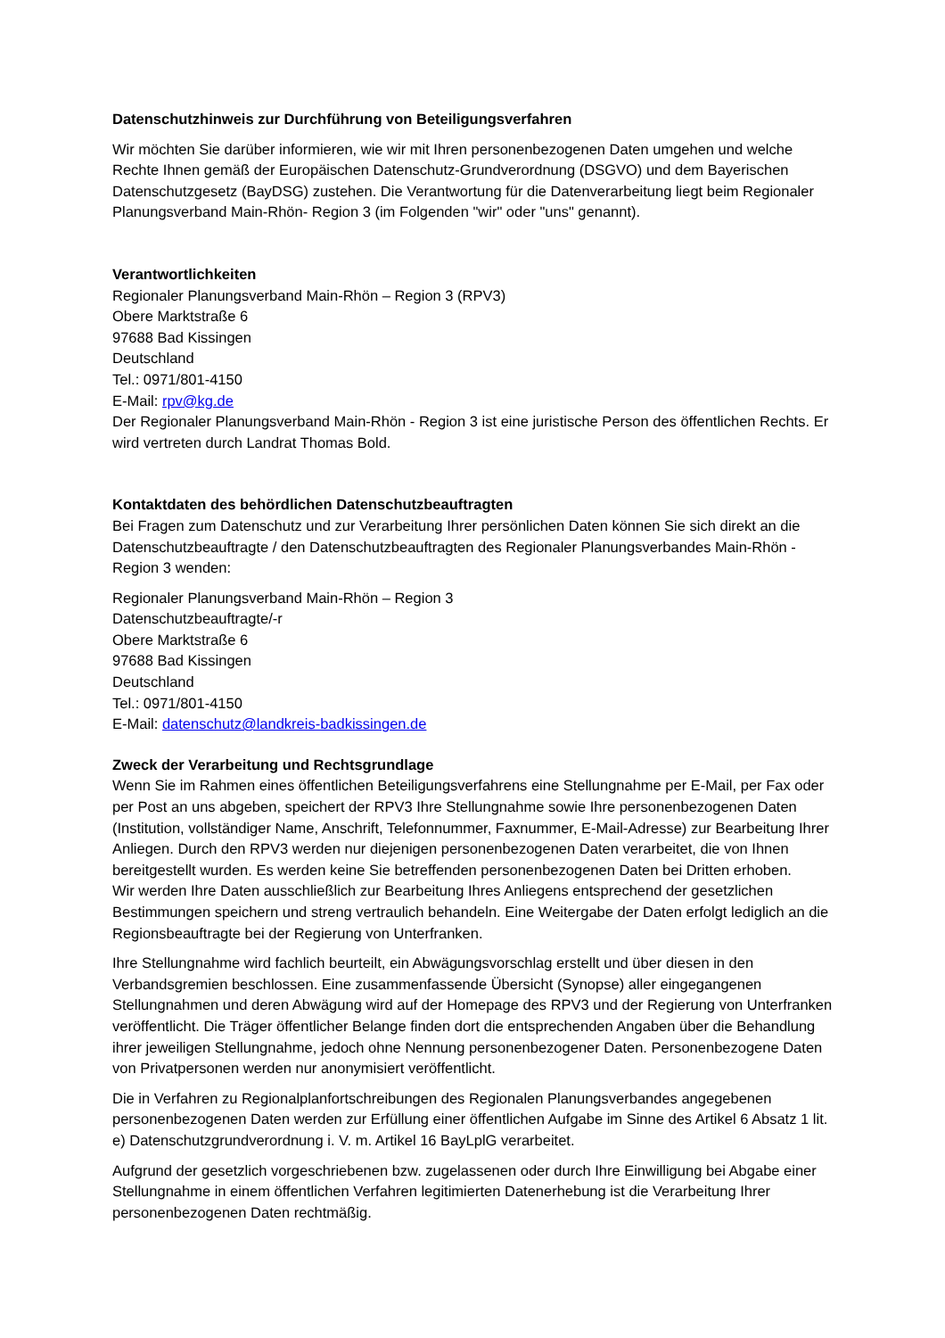Datenschutzhinweis zur Durchführung von Beteiligungsverfahren
Wir möchten Sie darüber informieren, wie wir mit Ihren personenbezogenen Daten umgehen und welche Rechte Ihnen gemäß der Europäischen Datenschutz-Grundverordnung (DSGVO) und dem Bayerischen Datenschutzgesetz (BayDSG) zustehen. Die Verantwortung für die Datenverarbeitung liegt beim Regionaler Planungsverband Main-Rhön- Region 3 (im Folgenden "wir" oder "uns" genannt).
Verantwortlichkeiten
Regionaler Planungsverband Main-Rhön – Region 3 (RPV3)
Obere Marktstraße 6
97688 Bad Kissingen
Deutschland
Tel.: 0971/801-4150
E-Mail: rpv@kg.de
Der Regionaler Planungsverband Main-Rhön - Region 3 ist eine juristische Person des öffentlichen Rechts. Er wird vertreten durch Landrat Thomas Bold.
Kontaktdaten des behördlichen Datenschutzbeauftragten
Bei Fragen zum Datenschutz und zur Verarbeitung Ihrer persönlichen Daten können Sie sich direkt an die Datenschutzbeauftragte / den Datenschutzbeauftragten des Regionaler Planungsverbandes Main-Rhön - Region 3 wenden:
Regionaler Planungsverband Main-Rhön – Region 3
Datenschutzbeauftragte/-r
Obere Marktstraße 6
97688 Bad Kissingen
Deutschland
Tel.: 0971/801-4150
E-Mail: datenschutz@landkreis-badkissingen.de
Zweck der Verarbeitung und Rechtsgrundlage
Wenn Sie im Rahmen eines öffentlichen Beteiligungsverfahrens eine Stellungnahme per E-Mail, per Fax oder per Post an uns abgeben, speichert der RPV3 Ihre Stellungnahme sowie Ihre personenbezogenen Daten (Institution, vollständiger Name, Anschrift, Telefonnummer, Faxnummer, E-Mail-Adresse) zur Bearbeitung Ihrer Anliegen. Durch den RPV3 werden nur diejenigen personenbezogenen Daten verarbeitet, die von Ihnen bereitgestellt wurden. Es werden keine Sie betreffenden personenbezogenen Daten bei Dritten erhoben.
Wir werden Ihre Daten ausschließlich zur Bearbeitung Ihres Anliegens entsprechend der gesetzlichen Bestimmungen speichern und streng vertraulich behandeln. Eine Weitergabe der Daten erfolgt lediglich an die Regionsbeauftragte bei der Regierung von Unterfranken.
Ihre Stellungnahme wird fachlich beurteilt, ein Abwägungsvorschlag erstellt und über diesen in den Verbandsgremien beschlossen. Eine zusammenfassende Übersicht (Synopse) aller eingegangenen Stellungnahmen und deren Abwägung wird auf der Homepage des RPV3 und der Regierung von Unterfranken veröffentlicht. Die Träger öffentlicher Belange finden dort die entsprechenden Angaben über die Behandlung ihrer jeweiligen Stellungnahme, jedoch ohne Nennung personenbezogener Daten. Personenbezogene Daten von Privatpersonen werden nur anonymisiert veröffentlicht.
Die in Verfahren zu Regionalplanfortschreibungen des Regionalen Planungsverbandes angegebenen personenbezogenen Daten werden zur Erfüllung einer öffentlichen Aufgabe im Sinne des Artikel 6 Absatz 1 lit. e) Datenschutzgrundverordnung i. V. m. Artikel 16 BayLplG verarbeitet.
Aufgrund der gesetzlich vorgeschriebenen bzw. zugelassenen oder durch Ihre Einwilligung bei Abgabe einer Stellungnahme in einem öffentlichen Verfahren legitimierten Datenerhebung ist die Verarbeitung Ihrer personenbezogenen Daten rechtmäßig.